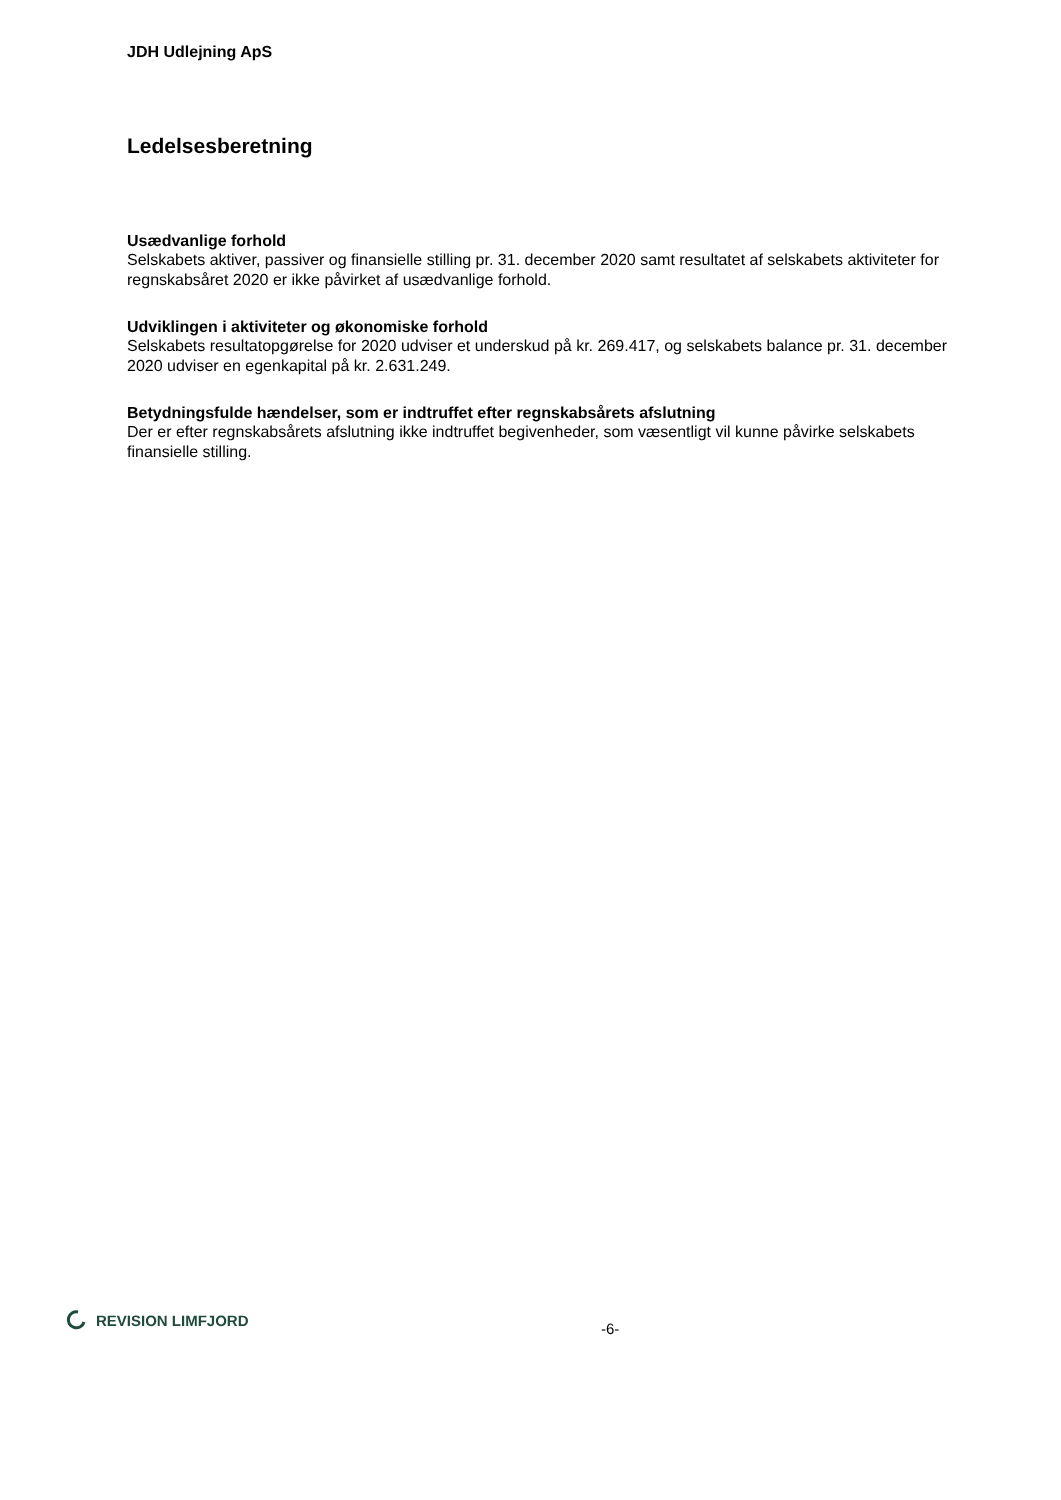JDH Udlejning ApS
Ledelsesberetning
Usædvanlige forhold
Selskabets aktiver, passiver og finansielle stilling pr. 31. december 2020 samt resultatet af selskabets aktiviteter for regnskabsåret 2020 er ikke påvirket af usædvanlige forhold.
Udviklingen i aktiviteter og økonomiske forhold
Selskabets resultatopgørelse for 2020 udviser et underskud på kr. 269.417, og selskabets balance pr. 31. december 2020 udviser en egenkapital på kr. 2.631.249.
Betydningsfulde hændelser, som er indtruffet efter regnskabsårets afslutning
Der er efter regnskabsårets afslutning ikke indtruffet begivenheder, som væsentligt vil kunne påvirke selskabets finansielle stilling.
REVISION LIMFJORD
-6-